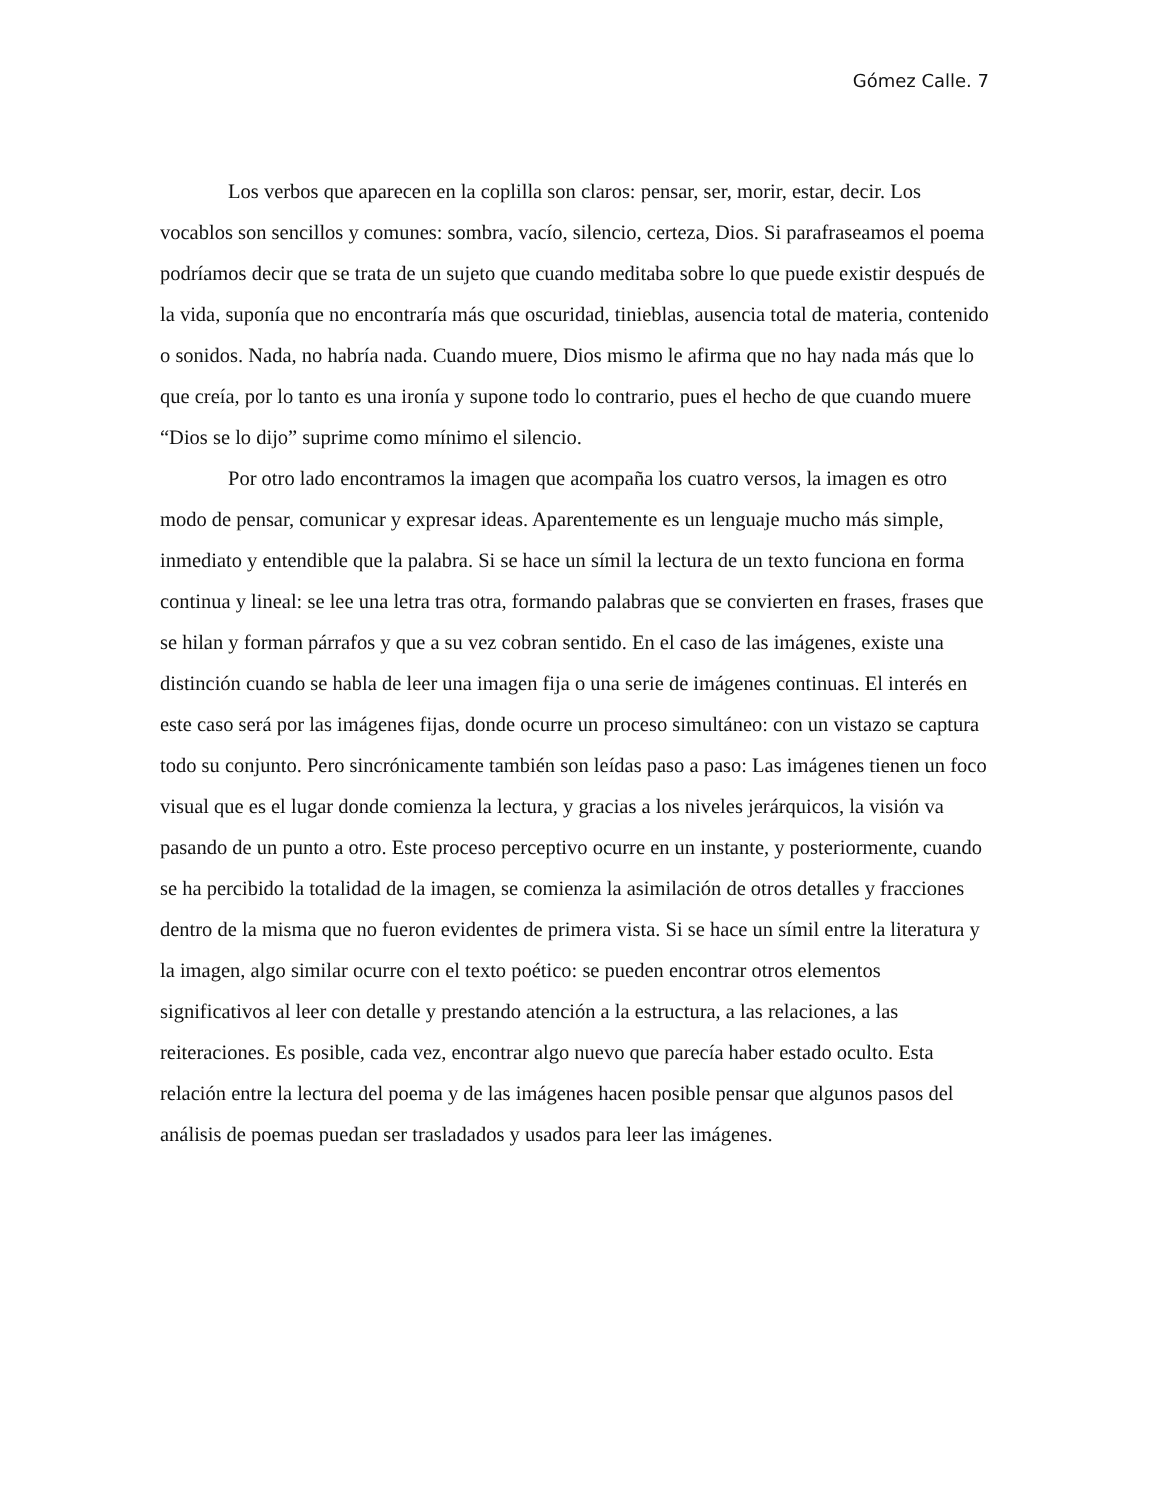Gómez Calle. 7
Los verbos que aparecen en la coplilla son claros: pensar, ser, morir, estar, decir. Los vocablos son sencillos y comunes: sombra, vacío, silencio, certeza, Dios. Si parafraseamos el poema podríamos decir que se trata de un sujeto que cuando meditaba sobre lo que puede existir después de la vida, suponía que no encontraría más que oscuridad, tinieblas, ausencia total de materia, contenido o sonidos. Nada, no habría nada. Cuando muere, Dios mismo le afirma que no hay nada más que lo que creía, por lo tanto es una ironía y supone todo lo contrario, pues el hecho de que cuando muere “Dios se lo dijo” suprime como mínimo el silencio.
Por otro lado encontramos la imagen que acompaña los cuatro versos, la imagen es otro modo de pensar, comunicar y expresar ideas. Aparentemente es un lenguaje mucho más simple, inmediato y entendible que la palabra. Si se hace un símil la lectura de un texto funciona en forma continua y lineal: se lee una letra tras otra, formando palabras que se convierten en frases, frases que se hilan y forman párrafos y que a su vez cobran sentido. En el caso de las imágenes, existe una distinción cuando se habla de leer una imagen fija o una serie de imágenes continuas. El interés en este caso será por las imágenes fijas, donde ocurre un proceso simultáneo: con un vistazo se captura todo su conjunto. Pero sincrónicamente también son leídas paso a paso: Las imágenes tienen un foco visual que es el lugar donde comienza la lectura, y gracias a los niveles jerárquicos, la visión va pasando de un punto a otro. Este proceso perceptivo ocurre en un instante, y posteriormente, cuando se ha percibido la totalidad de la imagen, se comienza la asimilación de otros detalles y fracciones dentro de la misma que no fueron evidentes de primera vista. Si se hace un símil entre la literatura y la imagen, algo similar ocurre con el texto poético: se pueden encontrar otros elementos significativos al leer con detalle y prestando atención a la estructura, a las relaciones, a las reiteraciones. Es posible, cada vez, encontrar algo nuevo que parecía haber estado oculto. Esta relación entre la lectura del poema y de las imágenes hacen posible pensar que algunos pasos del análisis de poemas puedan ser trasladados y usados para leer las imágenes.